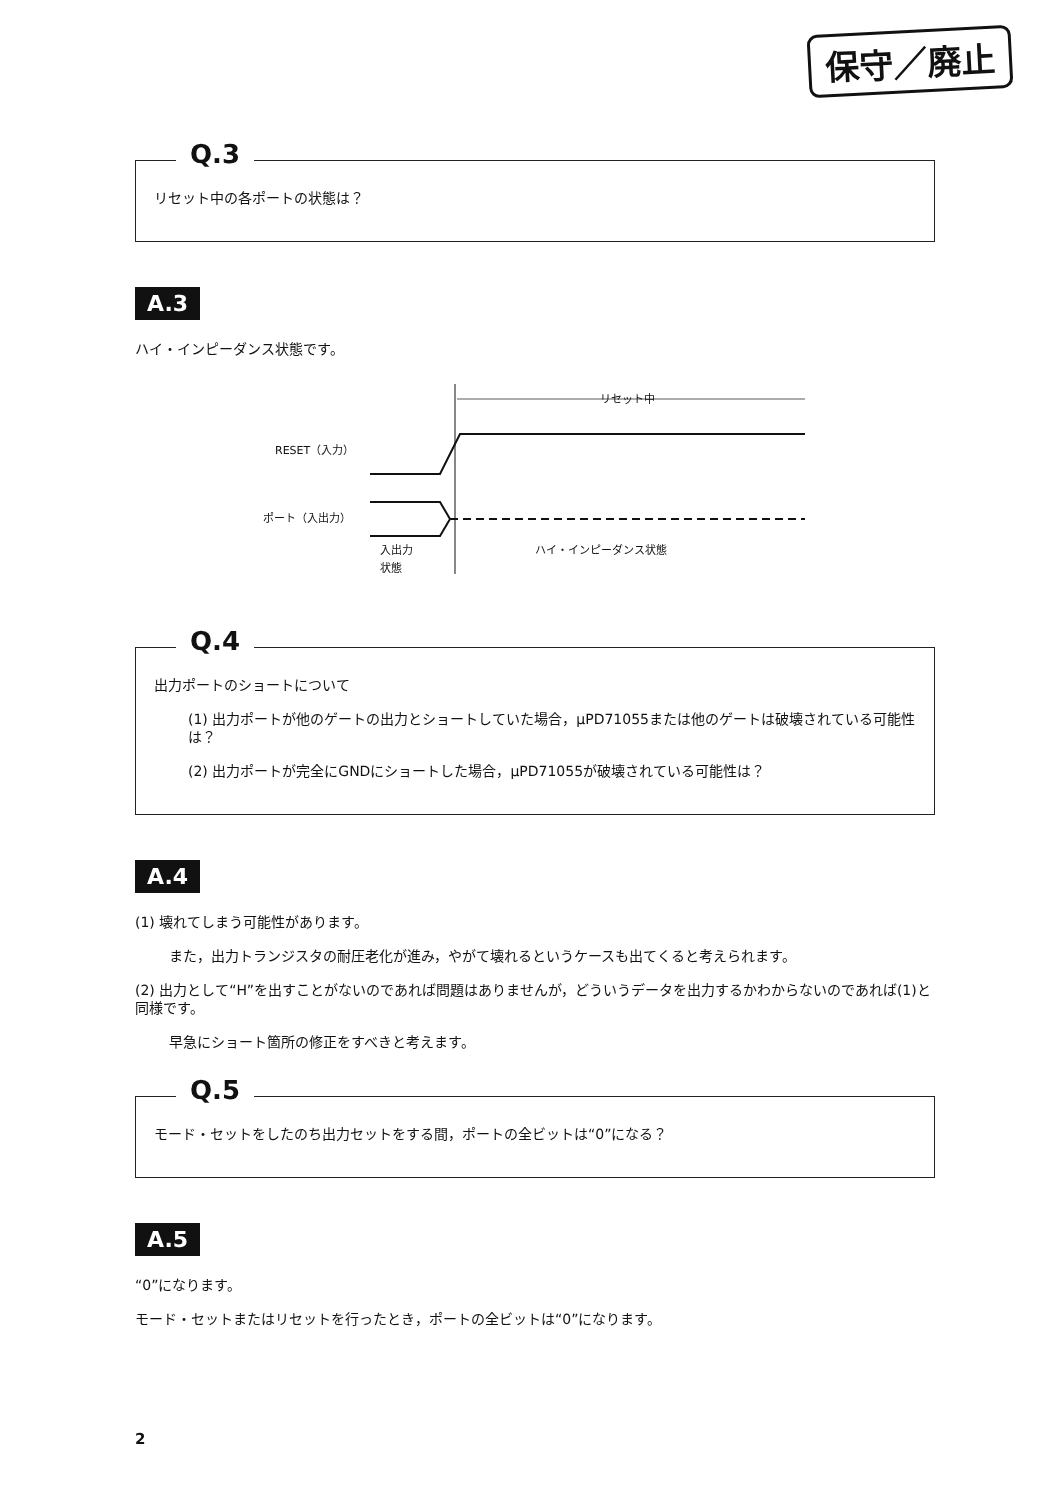保守／廃止
Q.3
リセット中の各ポートの状態は？
A.3
ハイ・インピーダンス状態です。
リセット中
RESET（入力）
ポート（入出力）
入出力
状態
ハイ・インピーダンス状態
Q.4
出力ポートのショートについて
(1) 出力ポートが他のゲートの出力とショートしていた場合，μPD71055または他のゲートは破壊されている可能性は？
(2) 出力ポートが完全にGNDにショートした場合，μPD71055が破壊されている可能性は？
A.4
(1) 壊れてしまう可能性があります。
また，出力トランジスタの耐圧老化が進み，やがて壊れるというケースも出てくると考えられます。
(2) 出力として“H”を出すことがないのであれば問題はありませんが，どういうデータを出力するかわからないのであれば(1)と同様です。
早急にショート箇所の修正をすべきと考えます。
Q.5
モード・セットをしたのち出力セットをする間，ポートの全ビットは“0”になる？
A.5
“0”になります。
モード・セットまたはリセットを行ったとき，ポートの全ビットは“0”になります。
2